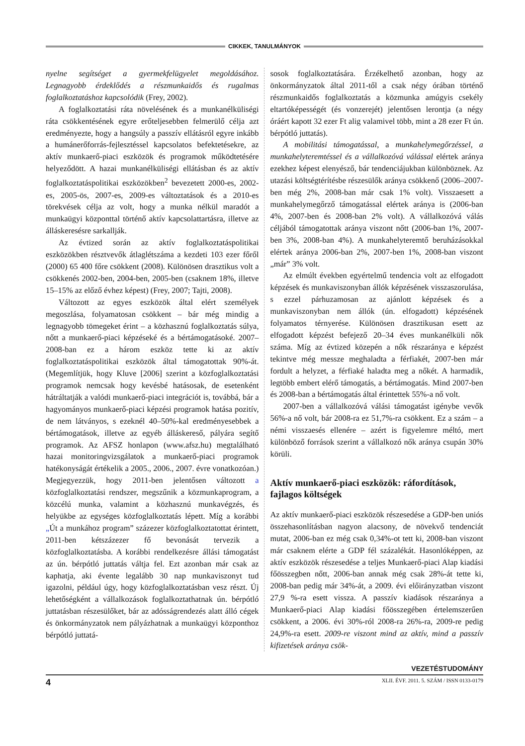CIKKEK, TANULMÁNYOK
nyelne segítséget a gyermekfelügyelet megoldásához. Legnagyobb érdeklődés a részmunkaidős és rugalmas foglalkoztatáshoz kapcsolódik (Frey, 2002).
A foglalkoztatási ráta növelésének és a munkanélküliségi ráta csökkentésének egyre erőteljesebben felmerülő célja azt eredményezte, hogy a hangsúly a passzív ellátásról egyre inkább a humánerőforrás-fejlesztéssel kapcsolatos befektetésekre, az aktív munkaerő-piaci eszközök és programok működtetésére helyeződött. A hazai munkanélküliségi ellátásban és az aktív foglalkoztatáspolitikai eszközökben<sup>2</sup> bevezetett 2000-es, 2002-es, 2005-ös, 2007-es, 2009-es változtatások és a 2010-es törekvések célja az volt, hogy a munka nélkül maradót a munkaügyi központtal történő aktív kapcsolattartásra, illetve az álláskeresésre sarkallják.
Az évtized során az aktív foglalkoztatáspolitikai eszközökben résztvevők átlaglétszáma a kezdeti 103 ezer főről (2000) 65 400 főre csökkent (2008). Különösen drasztikus volt a csökkenés 2002-ben, 2004-ben, 2005-ben (csaknem 18%, illetve 15–15% az előző évhez képest) (Frey, 2007; Tajti, 2008).
Változott az egyes eszközök által elért személyek megoszlása, folyamatosan csökkent – bár még mindig a legnagyobb tömegeket érint – a közhasznú foglalkoztatás súlya, nőtt a munkaerő-piaci képzéseké és a bértámogatásoké. 2007–2008-ban ez a három eszköz tette ki az aktív foglalkoztatáspolitikai eszközök által támogatottak 90%-át. (Megemlítjük, hogy Kluve [2006] szerint a közfoglalkoztatási programok nemcsak hogy kevésbé hatásosak, de esetenként hátráltatják a valódi munkaerő-piaci integrációt is, továbbá, bár a hagyományos munkaerő-piaci képzési programok hatása pozitív, de nem látványos, s ezeknél 40–50%-kal eredményesebbek a bértámogatások, illetve az egyéb álláskereső, pályára segítő programok. Az AFSZ honlapon (www.afsz.hu) megtalálható hazai monitoringvizsgálatok a munkaerő-piaci programok hatékonyságát értékelik a 2005., 2006., 2007. évre vonatkozóan.) Megjegyezzük, hogy 2011-ben jelentősen változott a közfoglalkoztatási rendszer, megszűnik a közmunkaprogram, a közcélú munka, valamint a közhasznú munkavégzés, és helyükbe az egységes közfoglalkoztatás lépett. Míg a korábbi „Út a munkához program” százezer közfoglalkoztatottat érintett, 2011-ben kétszázezer fő bevonását tervezik a közfoglalkoztatásba. A korábbi rendelkezésre állási támogatást az ún. bérpótló juttatás váltja fel. Ezt azonban már csak az kaphatja, aki évente legalább 30 nap munkaviszonyt tud igazolni, például úgy, hogy közfoglalkoztatásban vesz részt. Új lehetőségként a vállalkozások foglalkoztathatnak ún. bérpótló juttatásban részesülőket, bár az adósságrendezés alatt álló cégek és önkormányzatok nem pályázhatnak a munkaügyi központhoz bérpótló juttatá-
sosok foglalkoztatására. Érzékelhető azonban, hogy az önkormányzatok által 2011-től a csak négy órában történő részmunkaidős foglalkoztatás a közmunka amúgyis csekély eltartóképességét (és vonzerejét) jelentősen lerontja (a négy óráért kapott 32 ezer Ft alig valamivel több, mint a 28 ezer Ft ún. bérpótló juttatás).
A mobilitási támogatással, a munkahelymegőrzéssel, a munkahelyteremtéssel és a vállalkozóvá válással elértek aránya ezekhez képest elenyésző, bár tendenciájukban különböznek. Az utazási költségtérítésbe részesülők aránya csökkenő (2006–2007-ben még 2%, 2008-ban már csak 1% volt). Visszaesett a munkahelymegőrző támogatással elértek aránya is (2006-ban 4%, 2007-ben és 2008-ban 2% volt). A vállalkozóvá válás céljából támogatottak aránya viszont nőtt (2006-ban 1%, 2007-ben 3%, 2008-ban 4%). A munkahelyteremtő beruházásokkal elértek aránya 2006-ban 2%, 2007-ben 1%, 2008-ban viszont „már” 3% volt.
Az elmúlt években egyértelmű tendencia volt az elfogadott képzések és munkaviszonyban állók képzésének visszaszorulása, s ezzel párhuzamosan az ajánlott képzések és a munkaviszonyban nem állók (ún. elfogadott) képzésének folyamatos térnyerése. Különösen drasztikusan esett az elfogadott képzést befejező 20–34 éves munkanélküli nők száma. Míg az évtized közepén a nők részaránya e képzést tekintve még messze meghaladta a férfiakét, 2007-ben már fordult a helyzet, a férfiaké haladta meg a nőkét. A harmadik, legtöbb embert elérő támogatás, a bértámogatás. Mind 2007-ben és 2008-ban a bértámogatás által érintettek 55%-a nő volt.
2007-ben a vállalkozóvá válási támogatást igénybe vevők 56%-a nő volt, bár 2008-ra ez 51,7%-ra csökkent. Ez a szám – a némi visszaesés ellenére – azért is figyelemre méltó, mert különböző források szerint a vállalkozó nők aránya csupán 30% körüli.
Aktív munkaerő-piaci eszközök: ráfordítások, fajlagos költségek
Az aktív munkaerő-piaci eszközök részesedése a GDP-ben uniós összehasonlításban nagyon alacsony, de növekvő tendenciát mutat, 2006-ban ez még csak 0,34%-ot tett ki, 2008-ban viszont már csaknem elérte a GDP fél százalékát. Hasonlóképpen, az aktív eszközök részesedése a teljes Munkaerő-piaci Alap kiadási főösszegben nőtt, 2006-ban annak még csak 28%-át tette ki, 2008-ban pedig már 34%-át, a 2009. évi előirányzatban viszont 27,9 %-ra esett vissza. A passzív kiadások részaránya a Munkaerő-piaci Alap kiadási főösszegében értelemszerűen csökkent, a 2006. évi 30%-ról 2008-ra 26%-ra, 2009-re pedig 24,9%-ra esett. 2009-re viszont mind az aktív, mind a passzív kifizetések aránya csök-
VEZETÉSTUDOMÁNY
4 XLII. ÉVF. 2011. 5. SZÁM / ISSN 0133-0179